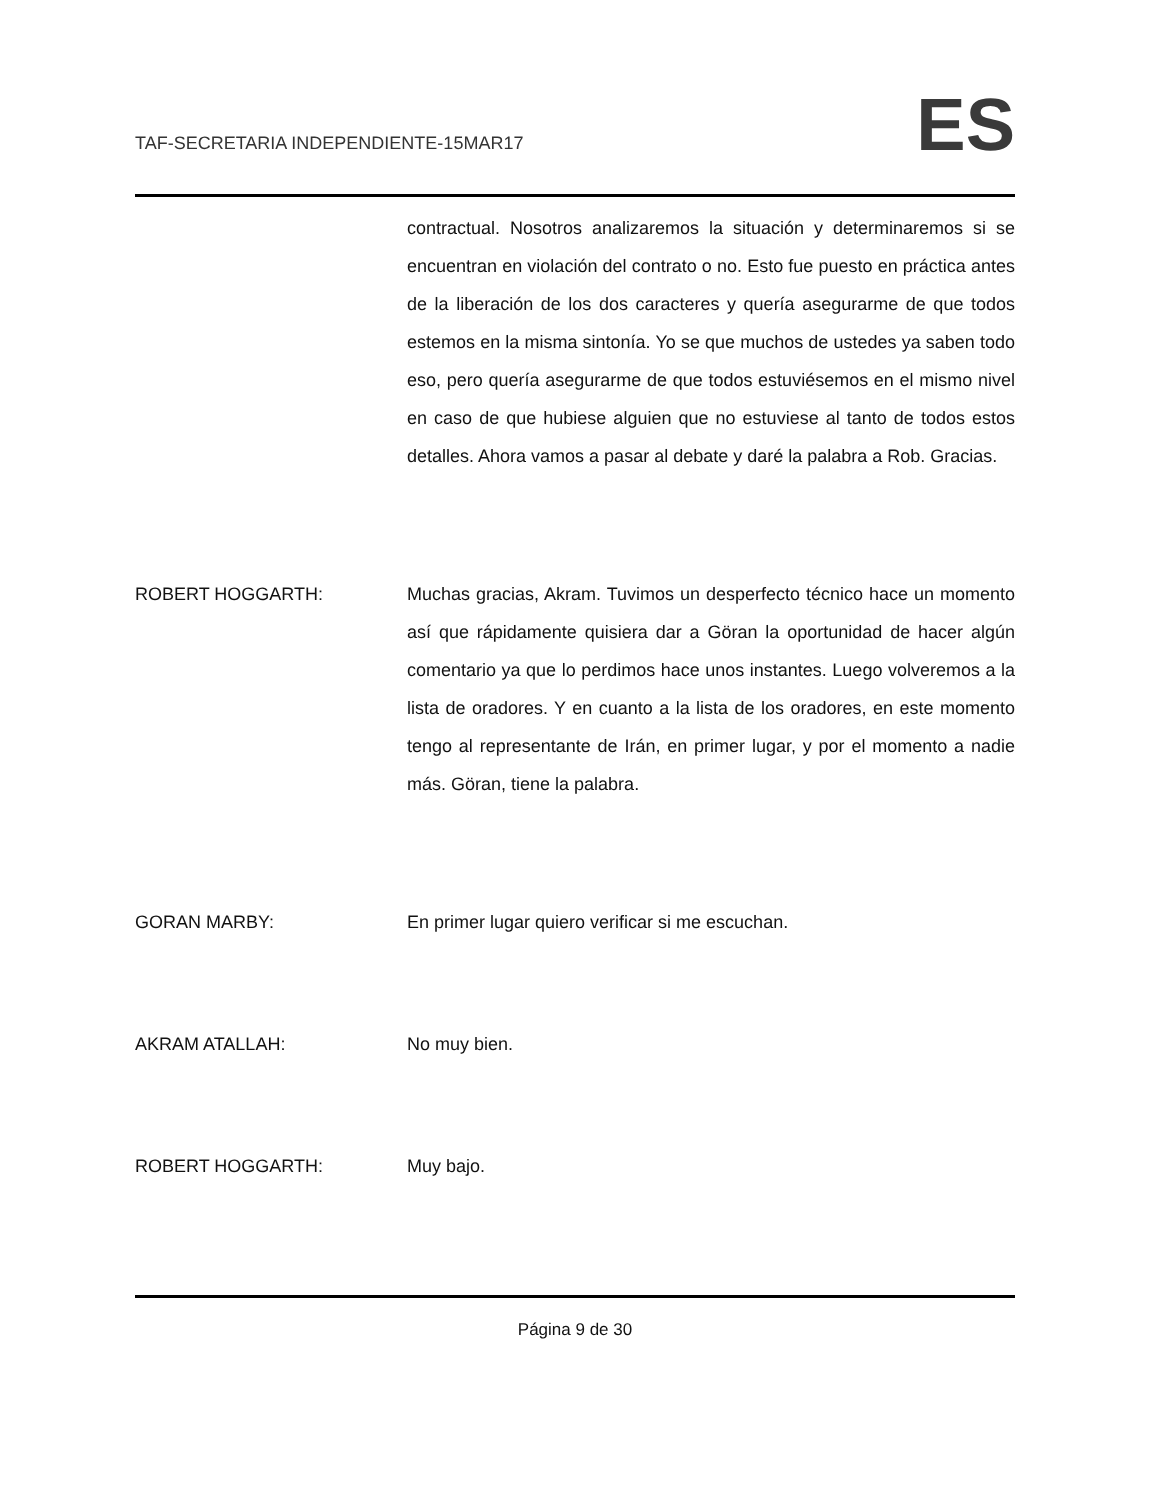TAF-SECRETARIA INDEPENDIENTE-15MAR17
ES
contractual. Nosotros analizaremos la situación y determinaremos si se encuentran en violación del contrato o no. Esto fue puesto en práctica antes de la liberación de los dos caracteres y quería asegurarme de que todos estemos en la misma sintonía. Yo se que muchos de ustedes ya saben todo eso, pero quería asegurarme de que todos estuviésemos en el mismo nivel en caso de que hubiese alguien que no estuviese al tanto de todos estos detalles. Ahora vamos a pasar al debate y daré la palabra a Rob. Gracias.
ROBERT HOGGARTH: Muchas gracias, Akram. Tuvimos un desperfecto técnico hace un momento así que rápidamente quisiera dar a Göran la oportunidad de hacer algún comentario ya que lo perdimos hace unos instantes. Luego volveremos a la lista de oradores. Y en cuanto a la lista de los oradores, en este momento tengo al representante de Irán, en primer lugar, y por el momento a nadie más. Göran, tiene la palabra.
GORAN MARBY: En primer lugar quiero verificar si me escuchan.
AKRAM ATALLAH: No muy bien.
ROBERT HOGGARTH: Muy bajo.
Página 9 de 30